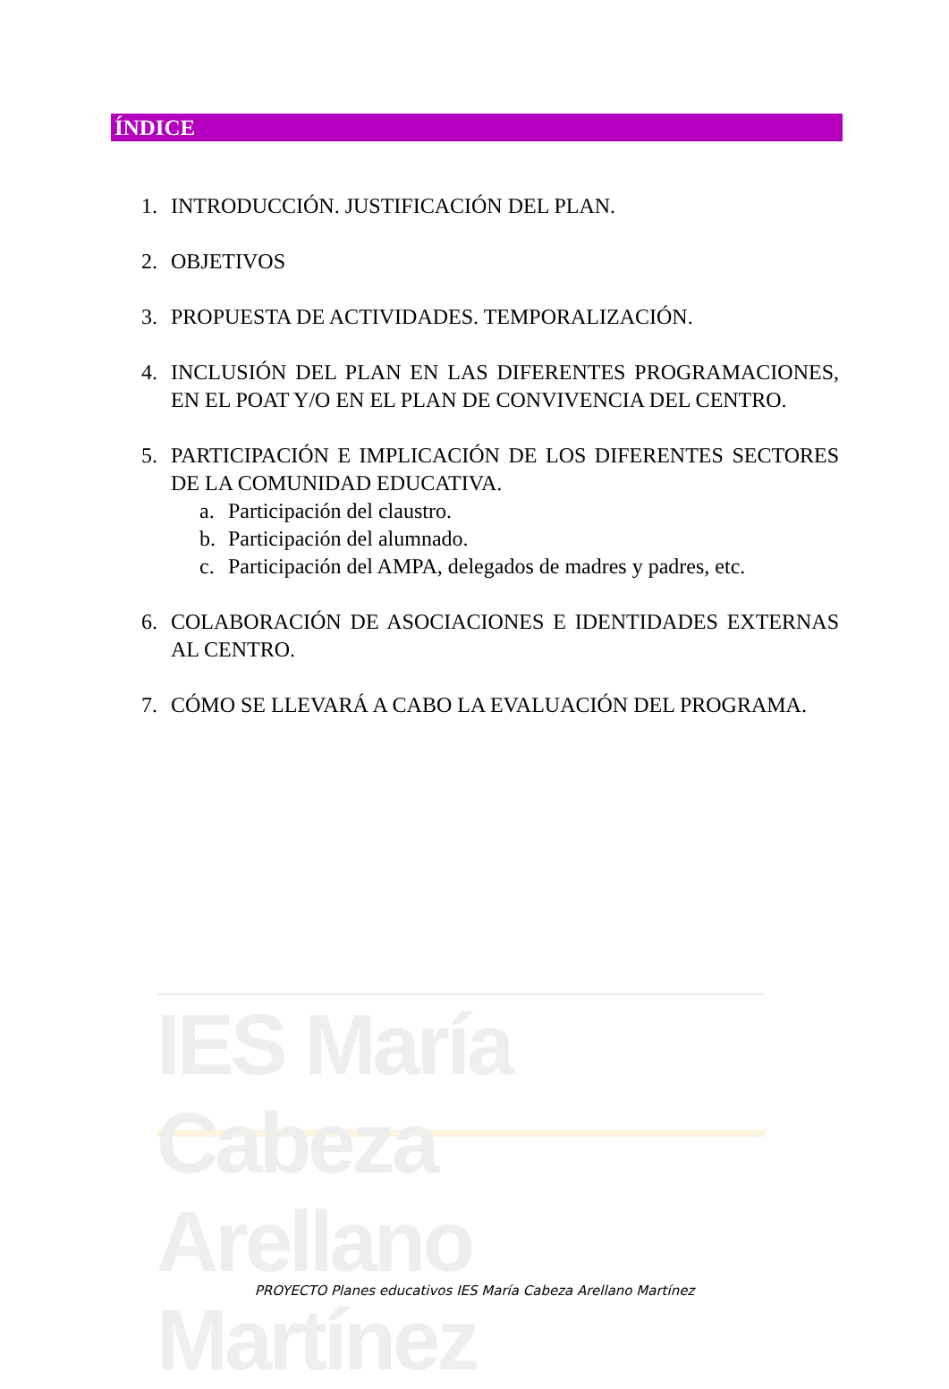IES María Cabeza Arellano Martínez
ÍNDICE
1. INTRODUCCIÓN. JUSTIFICACIÓN DEL PLAN.
2. OBJETIVOS
3. PROPUESTA DE ACTIVIDADES. TEMPORALIZACIÓN.
4. INCLUSIÓN DEL PLAN EN LAS DIFERENTES PROGRAMACIONES, EN EL POAT Y/O EN EL PLAN DE CONVIVENCIA DEL CENTRO.
5. PARTICIPACIÓN E IMPLICACIÓN DE LOS DIFERENTES SECTORES DE LA COMUNIDAD EDUCATIVA.
a. Participación del claustro.
b. Participación del alumnado.
c. Participación del AMPA, delegados de madres y padres, etc.
6. COLABORACIÓN DE ASOCIACIONES E IDENTIDADES EXTERNAS AL CENTRO.
7. CÓMO SE LLEVARÁ A CABO LA EVALUACIÓN DEL PROGRAMA.
PROYECTO Planes educativos IES María Cabeza Arellano Martínez